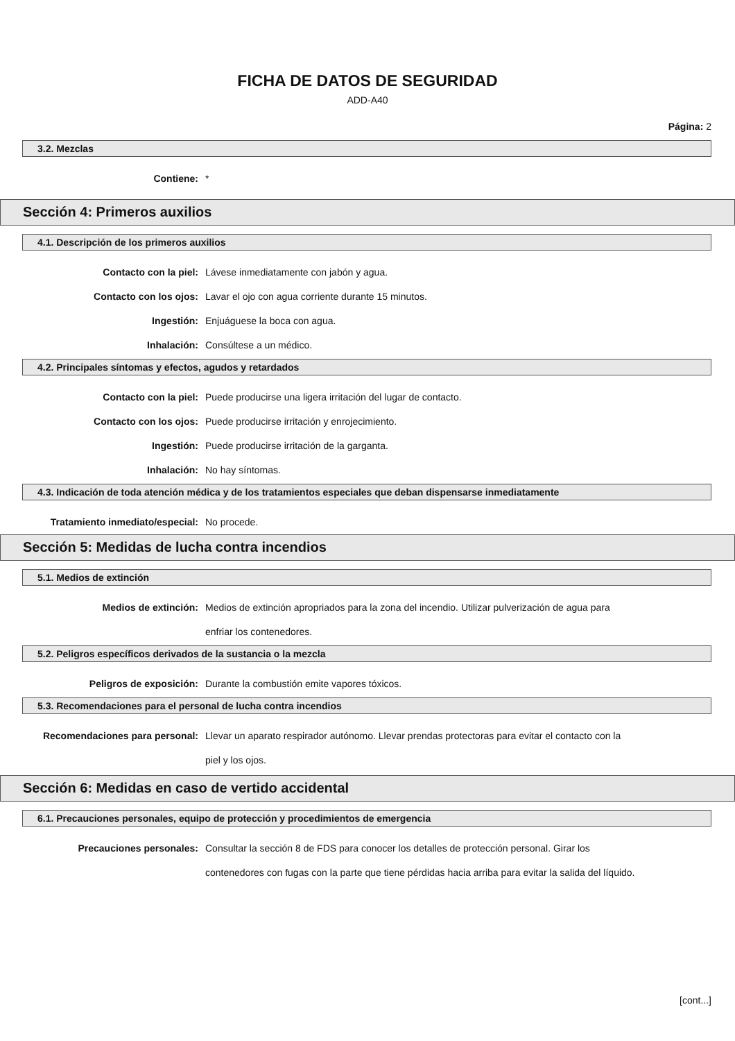FICHA DE DATOS DE SEGURIDAD
ADD-A40
Página: 2
3.2. Mezclas
Contiene: *
Sección 4: Primeros auxilios
4.1. Descripción de los primeros auxilios
Contacto con la piel: Lávese inmediatamente con jabón y agua.
Contacto con los ojos: Lavar el ojo con agua corriente durante 15 minutos.
Ingestión: Enjuáguese la boca con agua.
Inhalación: Consúltese a un médico.
4.2. Principales síntomas y efectos, agudos y retardados
Contacto con la piel: Puede producirse una ligera irritación del lugar de contacto.
Contacto con los ojos: Puede producirse irritación y enrojecimiento.
Ingestión: Puede producirse irritación de la garganta.
Inhalación: No hay síntomas.
4.3. Indicación de toda atención médica y de los tratamientos especiales que deban dispensarse inmediatamente
Tratamiento inmediato/especial: No procede.
Sección 5: Medidas de lucha contra incendios
5.1. Medios de extinción
Medios de extinción: Medios de extinción apropriados para la zona del incendio. Utilizar pulverización de agua para enfriar los contenedores.
5.2. Peligros específicos derivados de la sustancia o la mezcla
Peligros de exposición: Durante la combustión emite vapores tóxicos.
5.3. Recomendaciones para el personal de lucha contra incendios
Recomendaciones para personal: Llevar un aparato respirador autónomo. Llevar prendas protectoras para evitar el contacto con la piel y los ojos.
Sección 6: Medidas en caso de vertido accidental
6.1. Precauciones personales, equipo de protección y procedimientos de emergencia
Precauciones personales: Consultar la sección 8 de FDS para conocer los detalles de protección personal. Girar los contenedores con fugas con la parte que tiene pérdidas hacia arriba para evitar la salida del líquido.
[cont...]